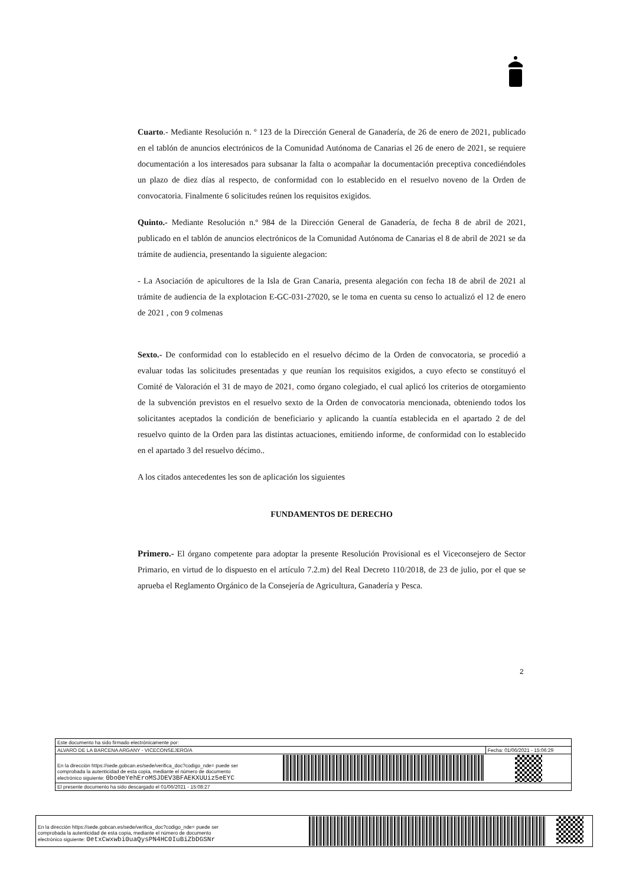Cuarto.- Mediante Resolución n. º 123 de la Dirección General de Ganadería, de 26 de enero de 2021, publicado en el tablón de anuncios electrónicos de la Comunidad Autónoma de Canarias el 26 de enero de 2021, se requiere documentación a los interesados para subsanar la falta o acompañar la documentación preceptiva concediéndoles un plazo de diez días al respecto, de conformidad con lo establecido en el resuelvo noveno de la Orden de convocatoria. Finalmente 6 solicitudes reúnen los requisitos exigidos.
Quinto.- Mediante Resolución n.º 984 de la Dirección General de Ganadería, de fecha 8 de abril de 2021, publicado en el tablón de anuncios electrónicos de la Comunidad Autónoma de Canarias el 8 de abril de 2021 se da trámite de audiencia, presentando la siguiente alegacion:
- La Asociación de apicultores de la Isla de Gran Canaria, presenta alegación con fecha 18 de abril de 2021 al trámite de audiencia de la explotacion E-GC-031-27020, se le toma en cuenta su censo lo actualizó el 12 de enero de 2021 , con 9 colmenas
Sexto.- De conformidad con lo establecido en el resuelvo décimo de la Orden de convocatoria, se procedió a evaluar todas las solicitudes presentadas y que reunían los requisitos exigidos, a cuyo efecto se constituyó el Comité de Valoración el 31 de mayo de 2021, como órgano colegiado, el cual aplicó los criterios de otorgamiento de la subvención previstos en el resuelvo sexto de la Orden de convocatoria mencionada, obteniendo todos los solicitantes aceptados la condición de beneficiario y aplicando la cuantía establecida en el apartado 2 de del resuelvo quinto de la Orden para las distintas actuaciones, emitiendo informe, de conformidad con lo establecido en el apartado 3 del resuelvo décimo..
A los citados antecedentes les son de aplicación los siguientes
FUNDAMENTOS DE DERECHO
Primero.- El órgano competente para adoptar la presente Resolución Provisional es el Viceconsejero de Sector Primario, en virtud de lo dispuesto en el artículo 7.2.m) del Real Decreto 110/2018, de 23 de julio, por el que se aprueba el Reglamento Orgánico de la Consejería de Agricultura, Ganadería y Pesca.
2
| Este documento ha sido firmado electrónicamente por: | | |
| ALVARO DE LA BARCENA ARGANY - VICECONSEJERO/A | | Fecha: 01/06/2021 - 15:06:29 |
| En la dirección https://sede.gobcan.es/sede/verifica_doc?codigo_nde= puede ser comprobada la autenticidad de esta copia, mediante el número de documento electrónico siguiente: 0bo0eYehEroMSJDEV3BFAEKXUUiz5eEYC | | |
| El presente documento ha sido descargado el 01/06/2021 - 15:08:27 | | |
| En la dirección https://sede.gobcan.es/sede/verifica_doc?codigo_nde= puede ser comprobada la autenticidad de esta copia, mediante el número de documento electrónico siguiente: 0etxCwxwbi0uaQysPN4HC0IuBiZbDGSNr | | |